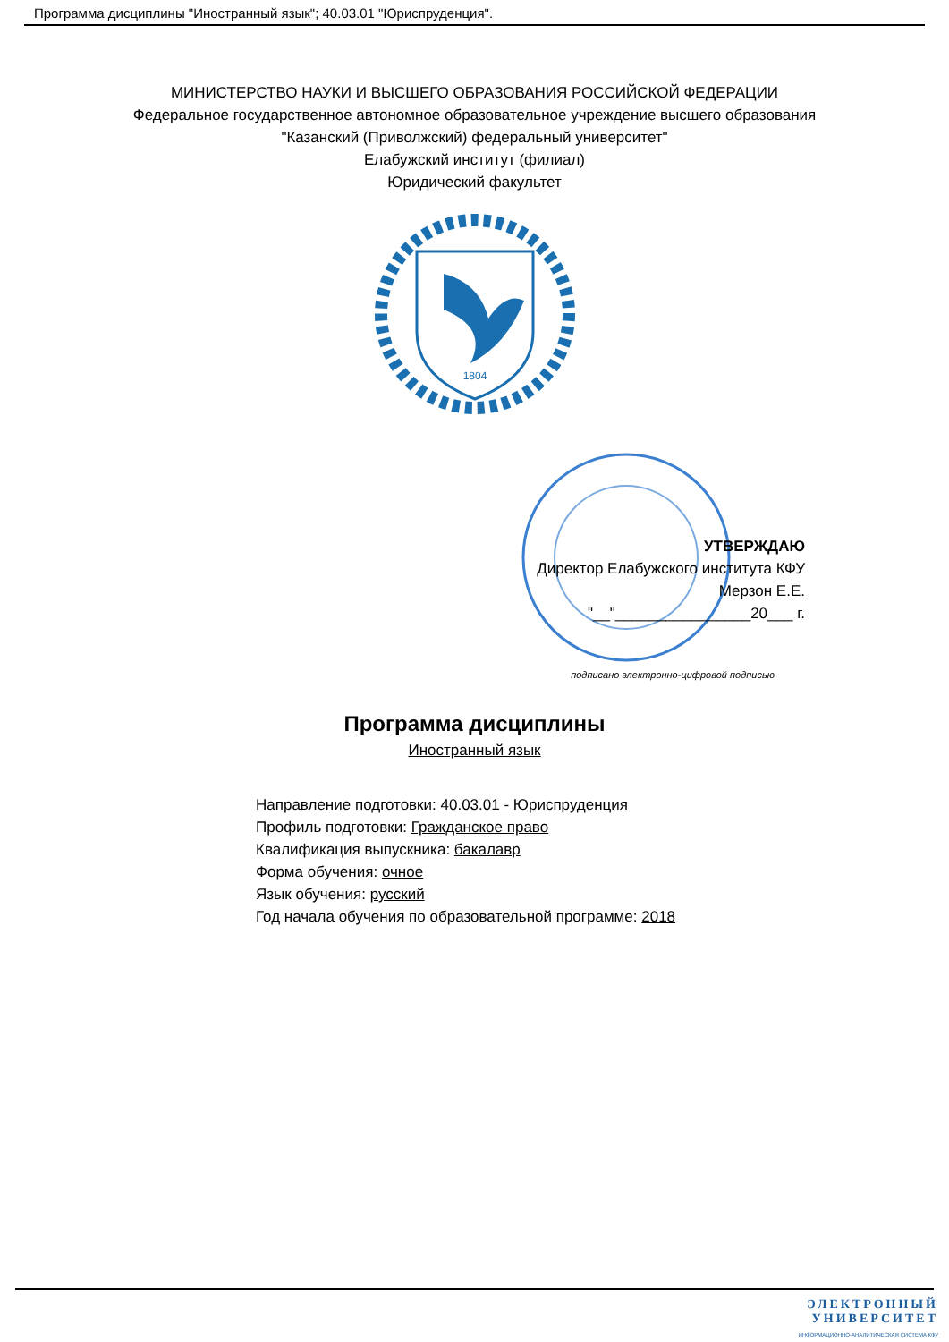Программа дисциплины "Иностранный язык"; 40.03.01 "Юриспруденция".
МИНИСТЕРСТВО НАУКИ И ВЫСШЕГО ОБРАЗОВАНИЯ РОССИЙСКОЙ ФЕДЕРАЦИИ
Федеральное государственное автономное образовательное учреждение высшего образования
"Казанский (Приволжский) федеральный университет"
Елабужский институт (филиал)
Юридический факультет
1804
УТВЕРЖДАЮ
Директор Елабужского института КФУ
Мерзон Е.Е.
"__"________________20___ г.
подписано электронно-цифровой подписью
Программа дисциплины
Иностранный язык
Направление подготовки: 40.03.01 - Юриспруденция
Профиль подготовки: Гражданское право
Квалификация выпускника: бакалавр
Форма обучения: очное
Язык обучения: русский
Год начала обучения по образовательной программе: 2018
ЭЛЕКТРОННЫЙ
УНИВЕРСИТЕТ
ИНФОРМАЦИОННО-АНАЛИТИЧЕСКАЯ СИСТЕМА КФУ